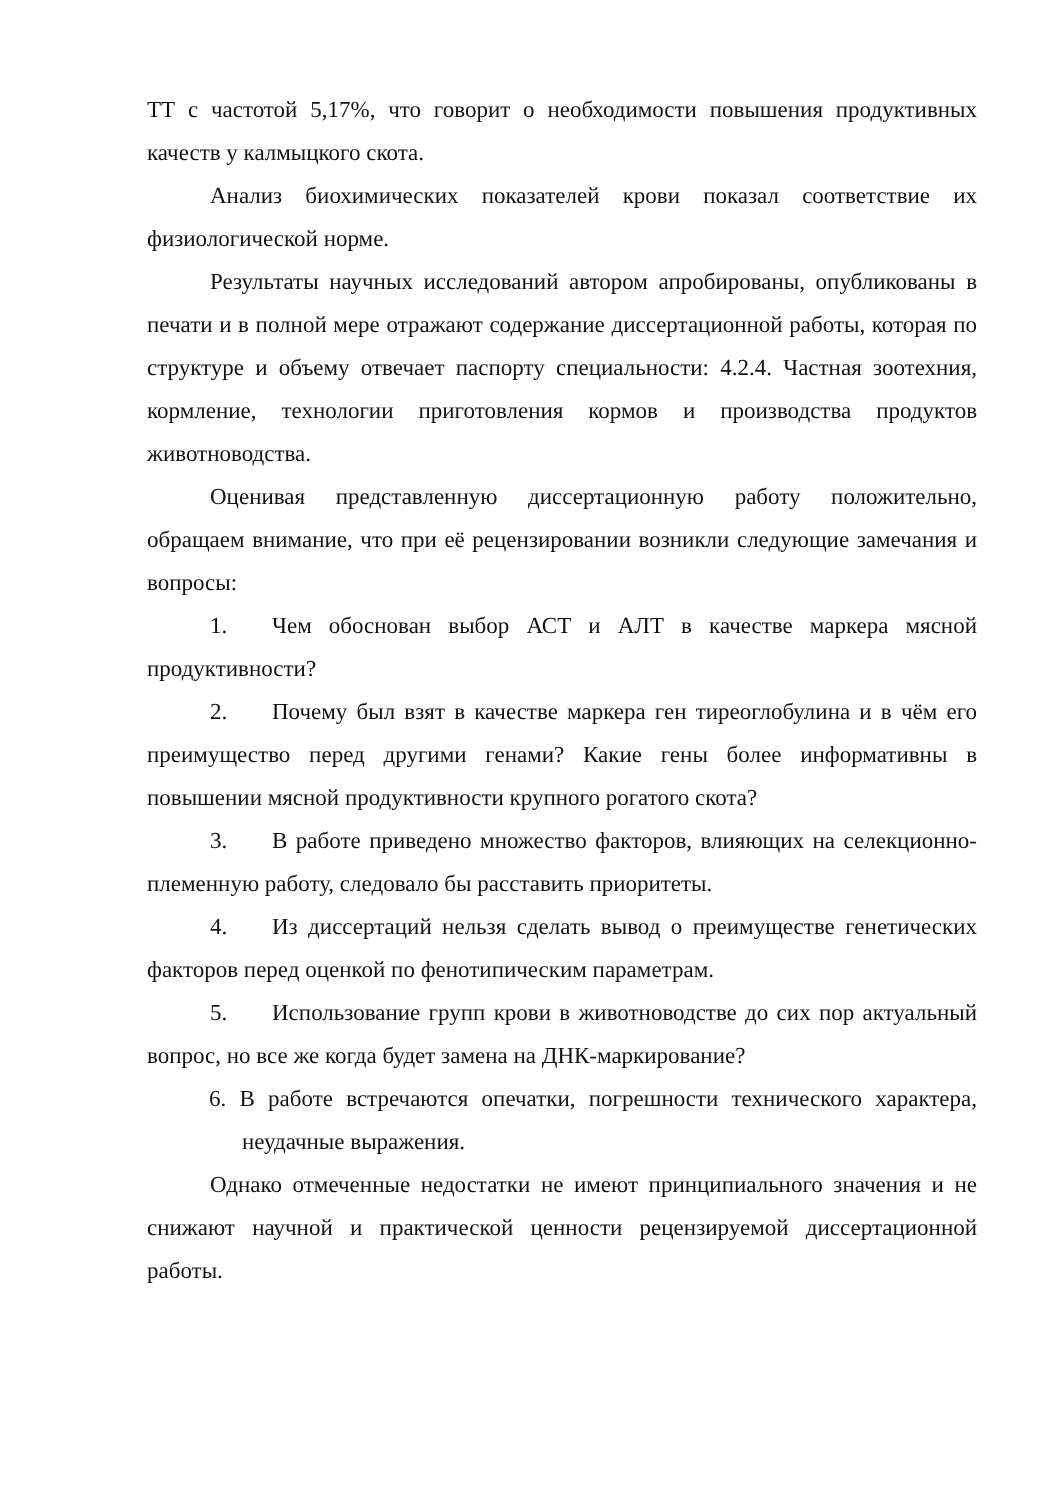ТТ с частотой 5,17%, что говорит о необходимости повышения продуктивных качеств у калмыцкого скота.
Анализ биохимических показателей крови показал соответствие их физиологической норме.
Результаты научных исследований автором апробированы, опубликованы в печати и в полной мере отражают содержание диссертационной работы, которая по структуре и объему отвечает паспорту специальности: 4.2.4. Частная зоотехния, кормление, технологии приготовления кормов и производства продуктов животноводства.
Оценивая представленную диссертационную работу положительно, обращаем внимание, что при её рецензировании возникли следующие замечания и вопросы:
1. Чем обоснован выбор АСТ и АЛТ в качестве маркера мясной продуктивности?
2. Почему был взят в качестве маркера ген тиреоглобулина и в чём его преимущество перед другими генами? Какие гены более информативны в повышении мясной продуктивности крупного рогатого скота?
3. В работе приведено множество факторов, влияющих на селекционно-племенную работу, следовало бы расставить приоритеты.
4. Из диссертаций нельзя сделать вывод о преимуществе генетических факторов перед оценкой по фенотипическим параметрам.
5. Использование групп крови в животноводстве до сих пор актуальный вопрос, но все же когда будет замена на ДНК-маркирование?
6. В работе встречаются опечатки, погрешности технического характера, неудачные выражения.
Однако отмеченные недостатки не имеют принципиального значения и не снижают научной и практической ценности рецензируемой диссертационной работы.